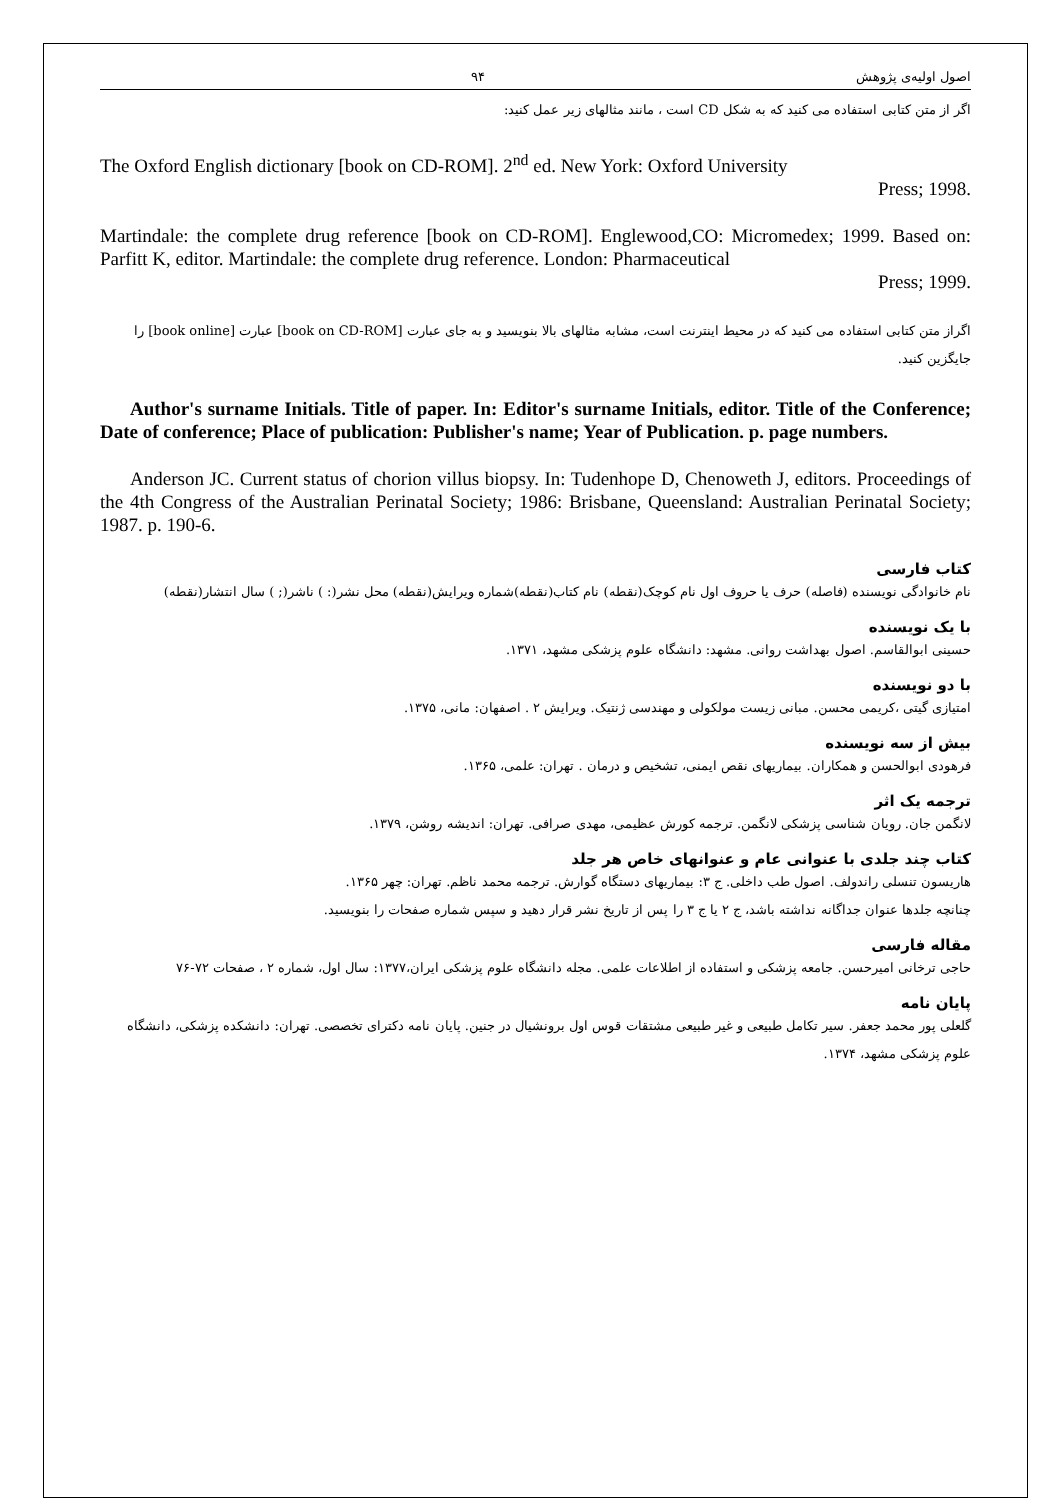اصول اولیه‌ی پژوهش ۹۴
اگر از متن کتابی استفاده می کنید که به شکل CD است ، مانند مثالهای زیر عمل کنید:
The Oxford English dictionary [book on CD-ROM]. 2<sup>nd</sup> ed. New York: Oxford University
Press; 1998.
Martindale: the complete drug reference [book on CD-ROM]. Englewood,CO: Micromedex; 1999. Based on: Parfitt K, editor. Martindale: the complete drug reference. London: Pharmaceutical
Press; 1999.
اگراز متن کتابی استفاده می کنید که در محیط اینترنت است، مشابه مثالهای بالا بنویسید و به جای عبارت [book on CD-ROM] عبارت [book online] را جایگزین کنید.
Author's surname Initials. Title of paper. In: Editor's surname Initials, editor. Title of the Conference; Date of conference; Place of publication: Publisher's name; Year of Publication. p. page numbers.
Anderson JC. Current status of chorion villus biopsy. In: Tudenhope D, Chenoweth J, editors. Proceedings of the 4th Congress of the Australian Perinatal Society; 1986: Brisbane, Queensland: Australian Perinatal Society; 1987. p. 190-6.
کتاب فارسی
نام خانوادگی نویسنده (فاصله) حرف یا حروف اول نام کوچک(نقطه) نام کتاب(نقطه)شماره ویرایش(نقطه) محل نشر(: ) ناشر(; ) سال انتشار(نقطه)
با یک نویسنده
حسینی ابوالقاسم. اصول بهداشت روانی. مشهد: دانشگاه علوم پزشکی مشهد، ۱۳۷۱.
با دو نویسنده
امتیازی گیتی ،کریمی محسن. مبانی زیست مولکولی و مهندسی ژنتیک. ویرایش ۲ . اصفهان: مانی، ۱۳۷۵.
بیش از سه نویسنده
فرهودی ابوالحسن و همکاران. بیماریهای نقص ایمنی، تشخیص و درمان . تهران: علمی، ۱۳۶۵.
ترجمه یک اثر
لانگمن جان. رویان شناسی پزشکی لانگمن. ترجمه کورش عظیمی، مهدی صرافی. تهران: اندیشه روشن، ۱۳۷۹.
کتاب چند جلدی با عنوانی عام و عنوانهای خاص هر جلد
هاریسون تنسلی راندولف. اصول طب داخلی. ج ۳: بیماریهای دستگاه گوارش. ترجمه محمد ناظم. تهران: چهر ۱۳۶۵.
چنانچه جلدها عنوان جداگانه نداشته باشد، ج ۲ یا ج ۳ را پس از تاریخ نشر قرار دهید و سپس شماره صفحات را بنویسید.
مقاله فارسی
حاجی ترخانی امیرحسن. جامعه پزشکی و استفاده از اطلاعات علمی. مجله دانشگاه علوم پزشکی ایران،۱۳۷۷: سال اول، شماره ۲ ، صفحات ۷۲-۷۶
پایان نامه
گلعلی پور محمد جعفر. سیر تکامل طبیعی و غیر طبیعی مشتقات قوس اول برونشیال در جنین. پایان نامه دکترای تخصصی. تهران: دانشکده پزشکی، دانشگاه علوم پزشکی مشهد، ۱۳۷۴.